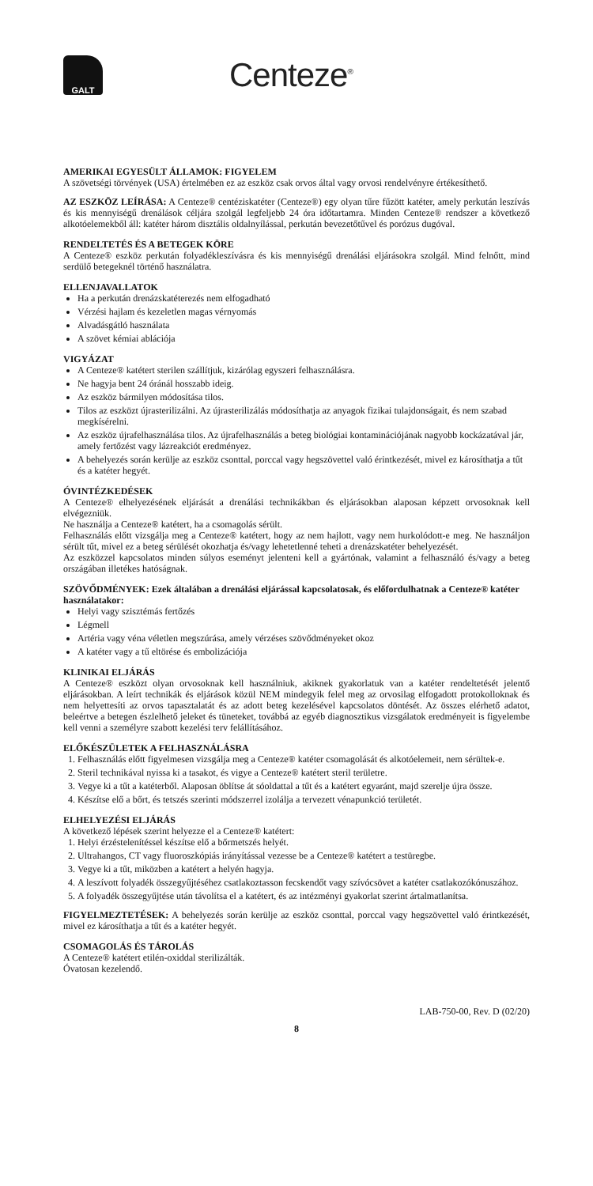GALT
Centeze<sup>®</sup>
AMERIKAI EGYESÜLT ÁLLAMOK: FIGYELEM
A szövetségi törvények (USA) értelmében ez az eszköz csak orvos által vagy orvosi rendelvényre értékesíthető.
AZ ESZKÖZ LEÍRÁSA: A Centeze® centéziskatéter (Centeze®) egy olyan tűre fűzött katéter, amely perkután leszívás és kis mennyiségű drenálások céljára szolgál legfeljebb 24 óra időtartamra. Minden Centeze® rendszer a következő alkotóelemekből áll: katéter három disztális oldalnyílással, perkután bevezetőtűvel és porózus dugóval.
RENDELTETÉS ÉS A BETEGEK KÖRE
A Centeze® eszköz perkután folyadékleszívásra és kis mennyiségű drenálási eljárásokra szolgál. Mind felnőtt, mind serdülő betegeknél történő használatra.
ELLENJAVALLATOK
Ha a perkután drenázskatéterezés nem elfogadható
Vérzési hajlam és kezeletlen magas vérnyomás
Alvadásgátló használata
A szövet kémiai ablációja
VIGYÁZAT
A Centeze® katétert sterilen szállítjuk, kizárólag egyszeri felhasználásra.
Ne hagyja bent 24 óránál hosszabb ideig.
Az eszköz bármilyen módosítása tilos.
Tilos az eszközt újrasterilizálni. Az újrasterilizálás módosíthatja az anyagok fizikai tulajdonságait, és nem szabad megkísérelni.
Az eszköz újrafelhasználása tilos. Az újrafelhasználás a beteg biológiai kontaminációjának nagyobb kockázatával jár, amely fertőzést vagy lázreakciót eredményez.
A behelyezés során kerülje az eszköz csonttal, porccal vagy hegszövettel való érintkezését, mivel ez károsíthatja a tűt és a katéter hegyét.
ÓVINTÉZKEDÉSEK
A Centeze® elhelyezésének eljárását a drenálási technikákban és eljárásokban alaposan képzett orvosoknak kell elvégezniük.
Ne használja a Centeze® katétert, ha a csomagolás sérült.
Felhasználás előtt vizsgálja meg a Centeze® katétert, hogy az nem hajlott, vagy nem hurkolódott-e meg. Ne használjon sérült tűt, mivel ez a beteg sérülését okozhatja és/vagy lehetetlenné teheti a drenázskatéter behelyezését.
Az eszközzel kapcsolatos minden súlyos eseményt jelenteni kell a gyártónak, valamint a felhasználó és/vagy a beteg országában illetékes hatóságnak.
SZÖVŐDMÉNYEK: Ezek általában a drenálási eljárással kapcsolatosak, és előfordulhatnak a Centeze® katéter használatakor:
Helyi vagy szisztémás fertőzés
Légmell
Artéria vagy véna véletlen megszúrása, amely vérzéses szövődményeket okoz
A katéter vagy a tű eltörése és embolizációja
KLINIKAI ELJÁRÁS
A Centeze® eszközt olyan orvosoknak kell használniuk, akiknek gyakorlatuk van a katéter rendeltetését jelentő eljárásokban. A leírt technikák és eljárások közül NEM mindegyik felel meg az orvosilag elfogadott protokolloknak és nem helyettesíti az orvos tapasztalatát és az adott beteg kezelésével kapcsolatos döntését. Az összes elérhető adatot, beleértve a betegen észlelhető jeleket és tüneteket, továbbá az egyéb diagnosztikus vizsgálatok eredményeit is figyelembe kell venni a személyre szabott kezelési terv felállításához.
ELŐKÉSZÜLETEK A FELHASZNÁLÁSRA
1. Felhasználás előtt figyelmesen vizsgálja meg a Centeze® katéter csomagolását és alkotóelemeit, nem sérültek-e.
2. Steril technikával nyissa ki a tasakot, és vigye a Centeze® katétert steril területre.
3. Vegye ki a tűt a katéterből. Alaposan öblítse át sóoldattal a tűt és a katétert egyaránt, majd szerelje újra össze.
4. Készítse elő a bőrt, és tetszés szerinti módszerrel izolálja a tervezett vénapunkció területét.
ELHELYEZÉSI ELJÁRÁS
A következő lépések szerint helyezze el a Centeze® katétert:
1. Helyi érzéstelenítéssel készítse elő a bőrmetszés helyét.
2. Ultrahangos, CT vagy fluoroszkópiás irányítással vezesse be a Centeze® katétert a testüregbe.
3. Vegye ki a tűt, miközben a katétert a helyén hagyja.
4. A leszívott folyadék összegyűjtéséhez csatlakoztasson fecskendőt vagy szívócsövet a katéter csatlakozókónuszához.
5. A folyadék összegyűjtése után távolítsa el a katétert, és az intézményi gyakorlat szerint ártalmatlanítsa.
FIGYELMEZTETÉSEK: A behelyezés során kerülje az eszköz csonttal, porccal vagy hegszövettel való érintkezését, mivel ez károsíthatja a tűt és a katéter hegyét.
CSOMAGOLÁS ÉS TÁROLÁS
A Centeze® katétert etilén-oxiddal sterilizálták.
Óvatosan kezelendő.
LAB-750-00, Rev. D (02/20)
8